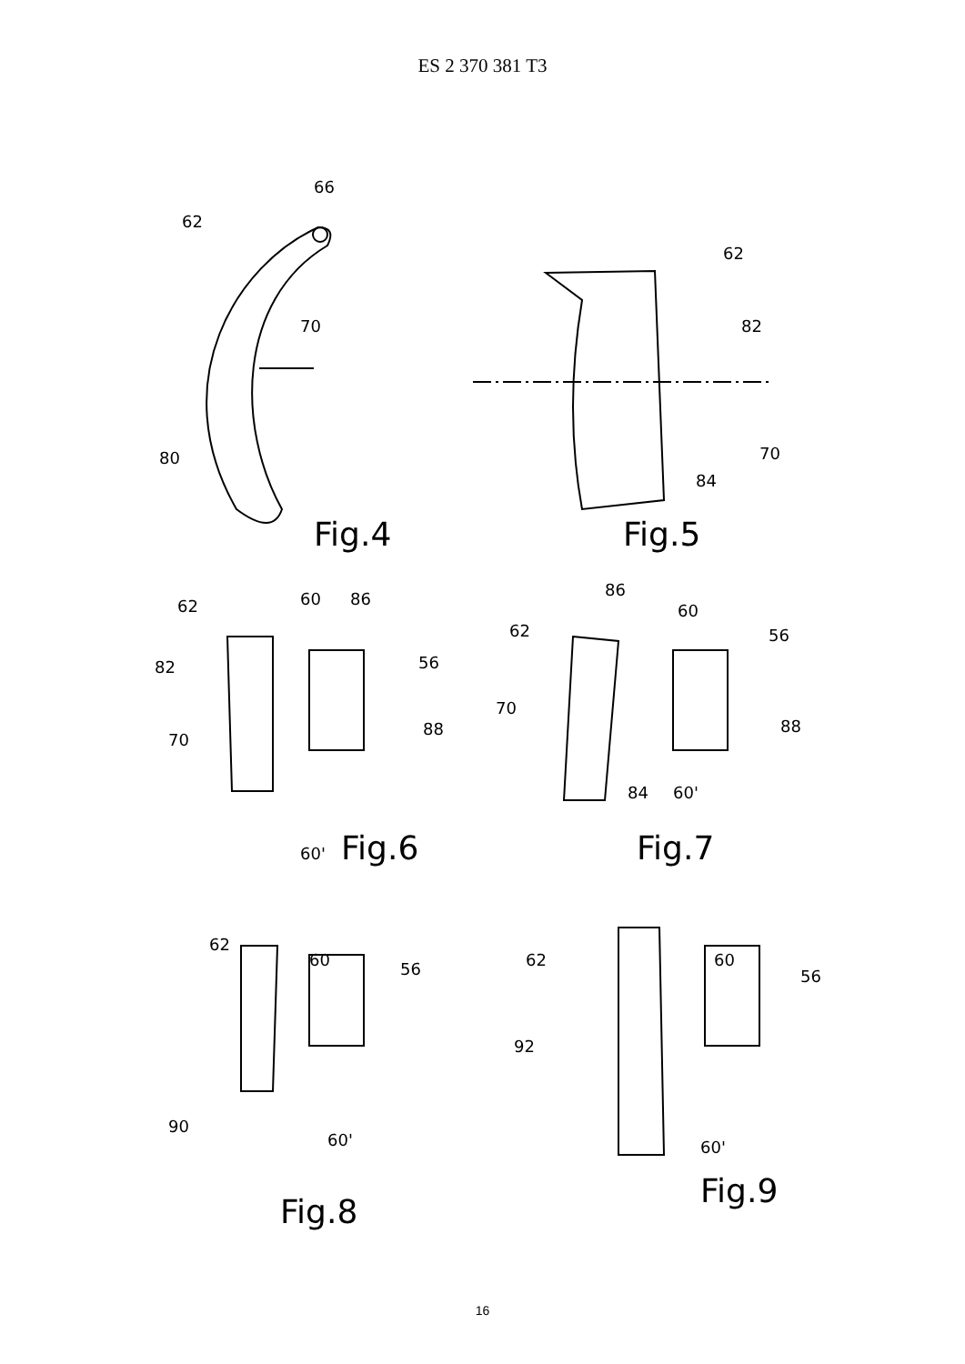ES 2 370 381 T3
66
62
70
80
62
82
70
84
62
60
86
82
56
70
88
86
60
62
56
70
88
84
60'
60'
62
60
56
90
60'
62
60
56
92
60'
Fig.4
Fig.5
Fig.6
Fig.7
Fig.8
Fig.9
16